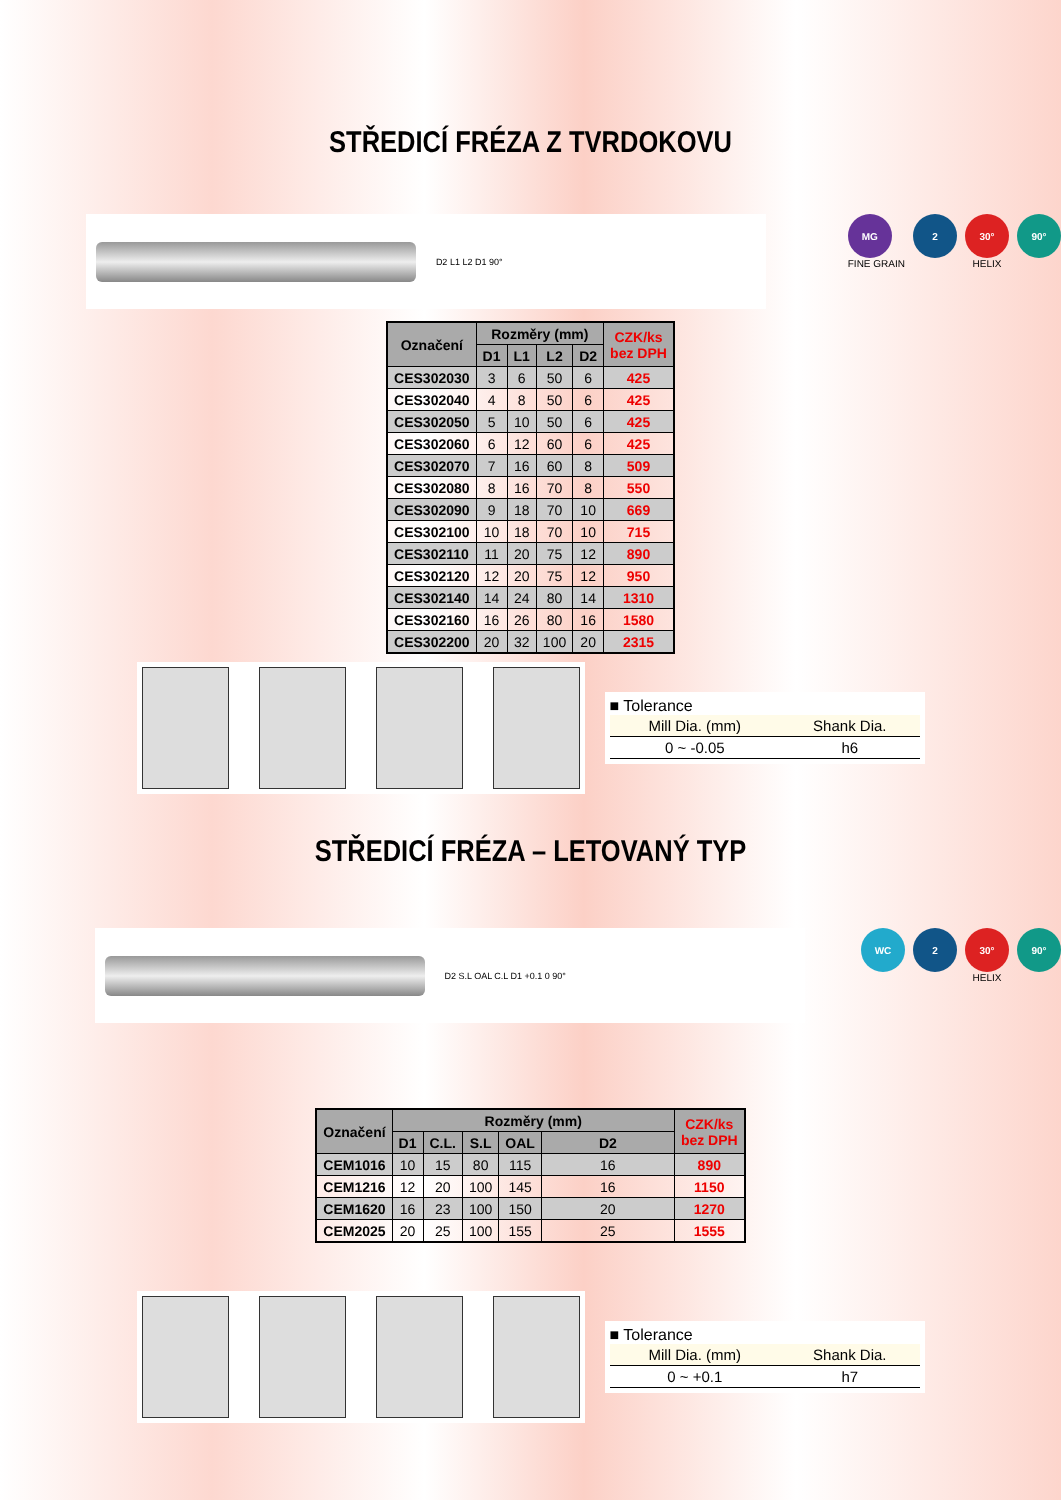STŘEDICÍ FRÉZA Z TVRDOKOVU
D2 L1 L2 D1 90°
MG
FINE GRAIN
2 30°
HELIX
90°
| Označení | Rozměry (mm) | | | | CZK/ks bez DPH |
| --- | --- | --- | --- | --- | --- |
| | D1 | L1 | L2 | D2 | |
| CES302030 | 3 | 6 | 50 | 6 | 425 |
| CES302040 | 4 | 8 | 50 | 6 | 425 |
| CES302050 | 5 | 10 | 50 | 6 | 425 |
| CES302060 | 6 | 12 | 60 | 6 | 425 |
| CES302070 | 7 | 16 | 60 | 8 | 509 |
| CES302080 | 8 | 16 | 70 | 8 | 550 |
| CES302090 | 9 | 18 | 70 | 10 | 669 |
| CES302100 | 10 | 18 | 70 | 10 | 715 |
| CES302110 | 11 | 20 | 75 | 12 | 890 |
| CES302120 | 12 | 20 | 75 | 12 | 950 |
| CES302140 | 14 | 24 | 80 | 14 | 1310 |
| CES302160 | 16 | 26 | 80 | 16 | 1580 |
| CES302200 | 20 | 32 | 100 | 20 | 2315 |
■ Tolerance
| Mill Dia. (mm) | Shank Dia. |
| --- | --- |
| 0 ~ -0.05 | h6 |
STŘEDICÍ FRÉZA – LETOVANÝ TYP
D2 S.L OAL C.L D1 +0.1 0 90°
WC 2 30°
HELIX
90°
| Označení | Rozměry (mm) | | | | | CZK/ks bez DPH |
| --- | --- | --- | --- | --- | --- | --- |
| | D1 | C.L. | S.L | OAL | D2 | |
| CEM1016 | 10 | 15 | 80 | 115 | 16 | 890 |
| CEM1216 | 12 | 20 | 100 | 145 | 16 | 1150 |
| CEM1620 | 16 | 23 | 100 | 150 | 20 | 1270 |
| CEM2025 | 20 | 25 | 100 | 155 | 25 | 1555 |
■ Tolerance
| Mill Dia. (mm) | Shank Dia. |
| --- | --- |
| 0 ~ +0.1 | h7 |